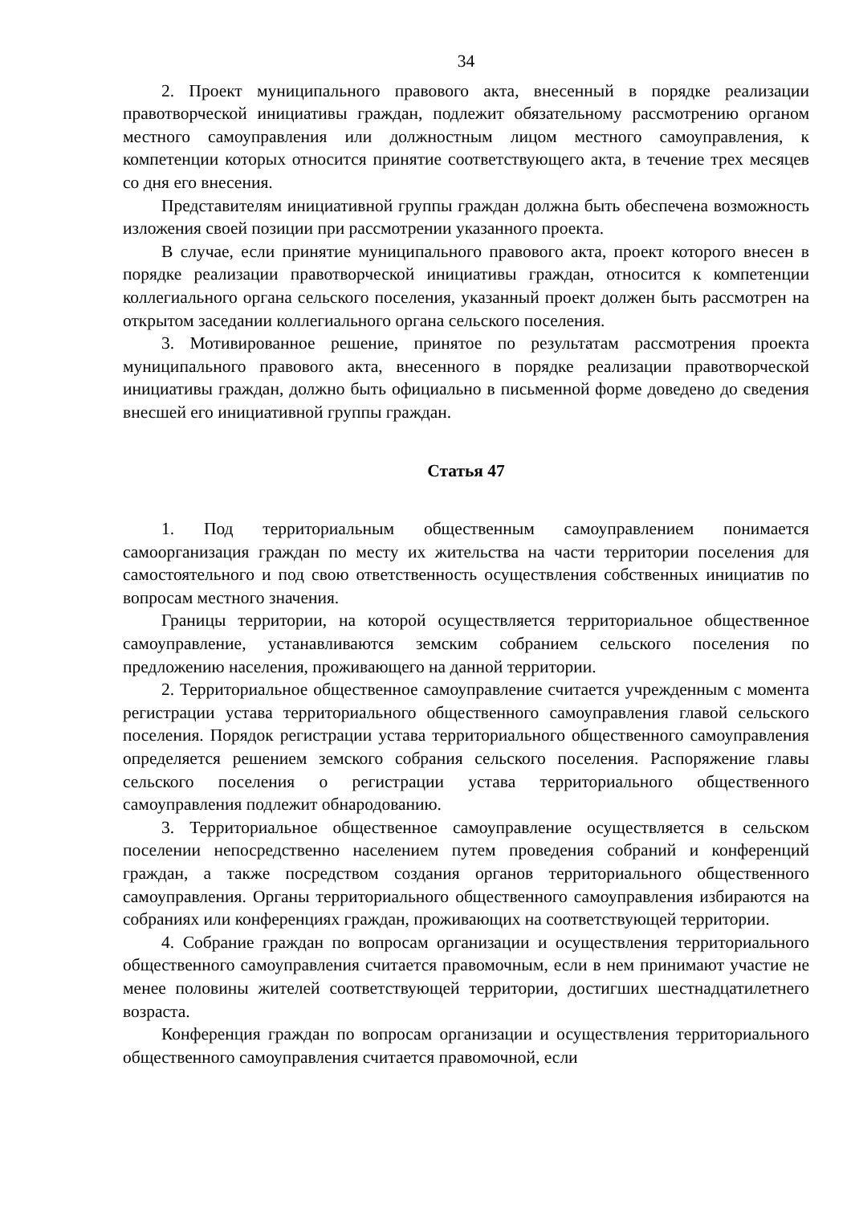34
2. Проект муниципального правового акта, внесенный в порядке реализации правотворческой инициативы граждан, подлежит обязательному рассмотрению органом местного самоуправления или должностным лицом местного самоуправления, к компетенции которых относится принятие соответствующего акта, в течение трех месяцев со дня его внесения.
Представителям инициативной группы граждан должна быть обеспечена возможность изложения своей позиции при рассмотрении указанного проекта.
В случае, если принятие муниципального правового акта, проект которого внесен в порядке реализации правотворческой инициативы граждан, относится к компетенции коллегиального органа сельского поселения, указанный проект должен быть рассмотрен на открытом заседании коллегиального органа сельского поселения.
3. Мотивированное решение, принятое по результатам рассмотрения проекта муниципального правового акта, внесенного в порядке реализации правотворческой инициативы граждан, должно быть официально в письменной форме доведено до сведения внесшей его инициативной группы граждан.
Статья 47
1. Под территориальным общественным самоуправлением понимается самоорганизация граждан по месту их жительства на части территории поселения для самостоятельного и под свою ответственность осуществления собственных инициатив по вопросам местного значения.
Границы территории, на которой осуществляется территориальное общественное самоуправление, устанавливаются земским собранием сельского поселения по предложению населения, проживающего на данной территории.
2. Территориальное общественное самоуправление считается учрежденным с момента регистрации устава территориального общественного самоуправления главой сельского поселения. Порядок регистрации устава территориального общественного самоуправления определяется решением земского собрания сельского поселения. Распоряжение главы сельского поселения о регистрации устава территориального общественного самоуправления подлежит обнародованию.
3. Территориальное общественное самоуправление осуществляется в сельском поселении непосредственно населением путем проведения собраний и конференций граждан, а также посредством создания органов территориального общественного самоуправления. Органы территориального общественного самоуправления избираются на собраниях или конференциях граждан, проживающих на соответствующей территории.
4. Собрание граждан по вопросам организации и осуществления территориального общественного самоуправления считается правомочным, если в нем принимают участие не менее половины жителей соответствующей территории, достигших шестнадцатилетнего возраста.
Конференция граждан по вопросам организации и осуществления территориального общественного самоуправления считается правомочной, если